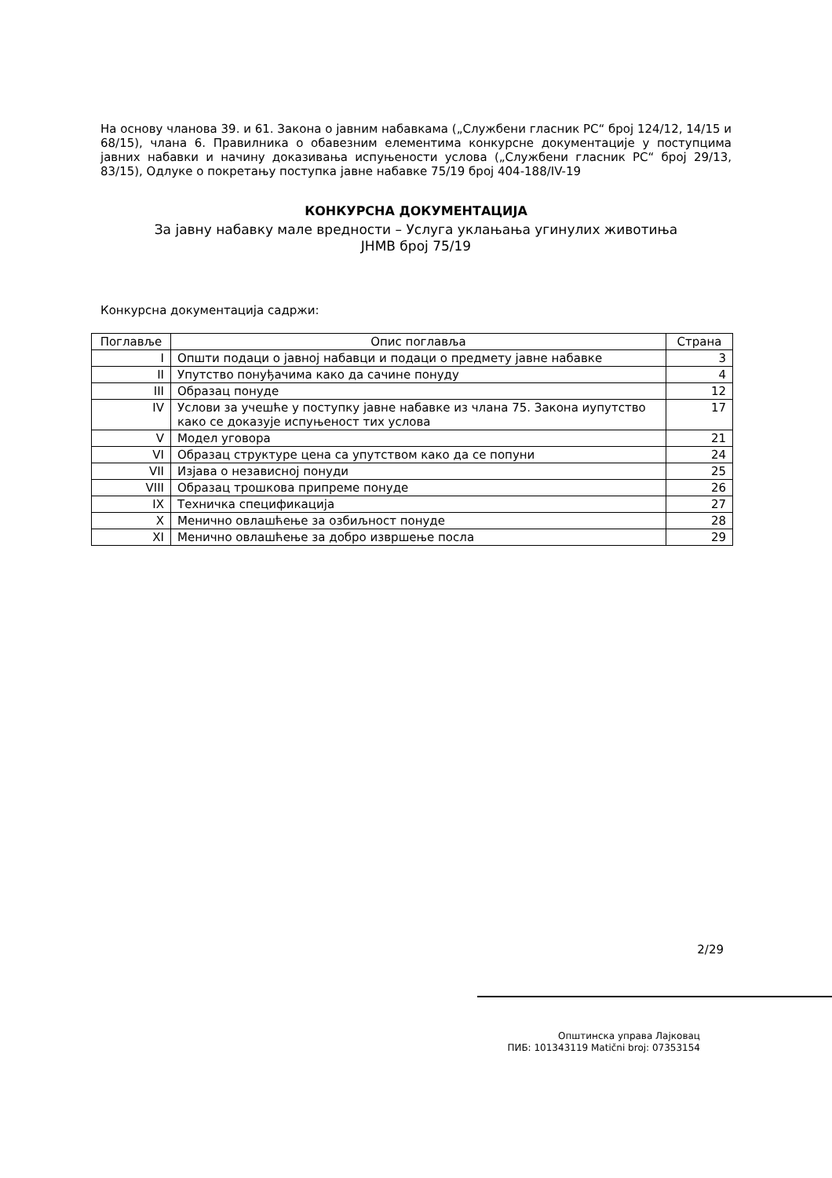На основу чланова 39. и 61. Закона о јавним набавкама („Службени гласник РС“ број 124/12, 14/15 и 68/15), члана 6. Правилника о обавезним елементима конкурсне документације у поступцима јавних набавки и начину доказивања испуњености услова („Службени гласник РС“ број 29/13, 83/15), Одлуке о покретању поступка јавне набавке 75/19 број 404-188/IV-19
КОНКУРСНА ДОКУМЕНТАЦИЈА
За јавну набавку мале вредности – Услуга уклањања угинулих животиња
ЈНМВ број 75/19
Конкурсна документација садржи:
| Поглавље | Опис поглавља | Страна |
| --- | --- | --- |
| I | Општи подаци о јавној набавци и подаци о предмету јавне набавке | 3 |
| II | Упутство понуђачима како да сачине понуду | 4 |
| III | Образац понуде | 12 |
| IV | Услови за учешће у поступку јавне набавке из члана 75. Закона иупутство како се доказује испуњеност тих услова | 17 |
| V | Модел уговора | 21 |
| VI | Образац структуре цена са упутством како да се попуни | 24 |
| VII | Изјава о независној понуди | 25 |
| VIII | Образац трошкова припреме понуде | 26 |
| IX | Техничка спецификација | 27 |
| X | Менично овлашћење за озбиљност понуде | 28 |
| XI | Менично овлашћење за добро извршење посла | 29 |
2/29
Општинска управа Лајковац
ПИБ: 101343119 Matični broj: 07353154